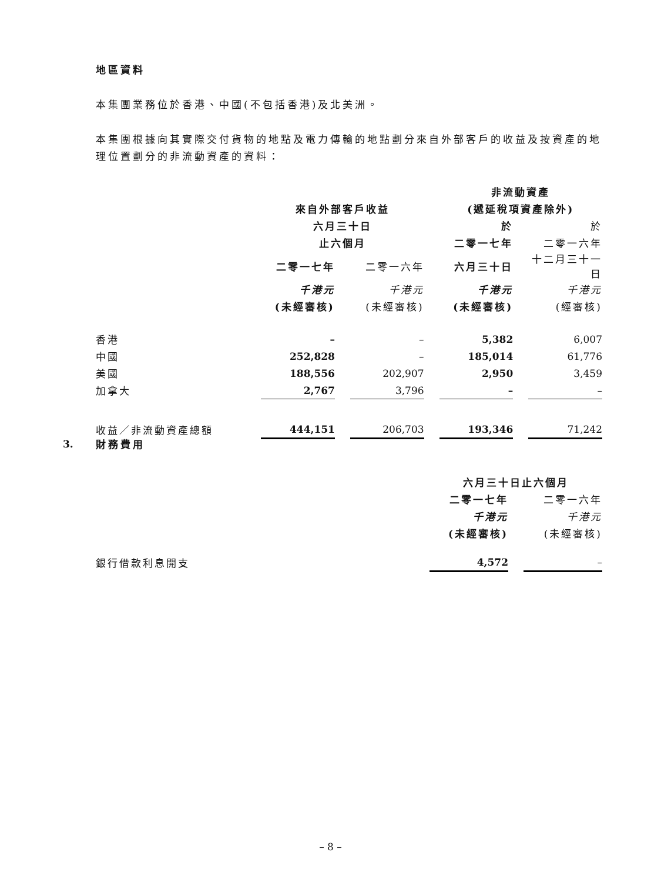地區資料
本集團業務位於香港、中國(不包括香港)及北美洲。
本集團根據向其實際交付貨物的地點及電力傳輸的地點劃分來自外部客戶的收益及按資產的地理位置劃分的非流動資產的資料：
| | | | | | 非流動資產 | | |
| --- | --- | --- | --- | --- | --- | --- | --- |
| | 來自外部客戶收益 | | | | (遞延稅項資產除外) | | |
| | 六月三十日 | | | | 於 | | 於 |
| | 止六個月 | | | | 二零一七年 | | 二零一六年 |
| | 二零一七年 | | 二零一六年 | | 六月三十日 | | 十二月三十一日 |
| | 千港元 | | 千港元 | | 千港元 | | 千港元 |
| | (未經審核) | | (未經審核) | | (未經審核) | | (經審核) |
| 香港 | – | | – | | 5,382 | | 6,007 |
| 中國 | 252,828 | | – | | 185,014 | | 61,776 |
| 美國 | 188,556 | | 202,907 | | 2,950 | | 3,459 |
| 加拿大 | 2,767 | | 3,796 | | – | | – |
| 收益／非流動資產總額 | 444,151 | | 206,703 | | 193,346 | | 71,242 |
3.
財務費用
| | 六月三十日止六個月 | | |
| --- | --- | --- | --- |
| | 二零一七年 | | 二零一六年 |
| | 千港元 | | 千港元 |
| | (未經審核) | | (未經審核) |
| 銀行借款利息開支 | 4,572 | | – |
– 8 –